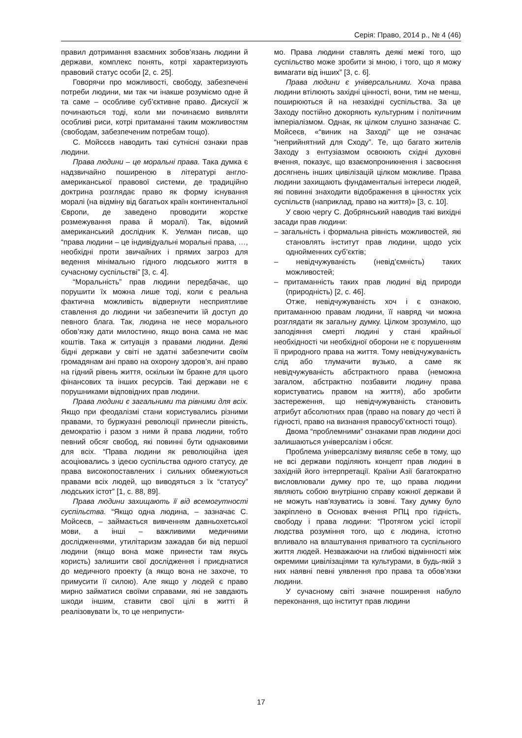Серія: Право, 2014 р., № 4 (46)
правил дотримання взаємних зобов’язань людини й держави, комплекс понять, котрі характеризують правовий статус особи [2, с. 25].
Говорячи про можливості, свободу, забезпечені потреби людини, ми так чи інакше розуміємо одне й та саме – особливе суб’єктивне право. Дискусії ж починаються тоді, коли ми починаємо виявляти особливі риси, котрі притаманні таким можливостям (свободам, забезпеченим потребам тощо).
С. Мойсєєв наводить такі сутнісні ознаки прав людини.
Права людини – це моральні права. Така думка є надзвичайно поширеною в літературі англо-американської правової системи, де традиційно доктрина розглядає право як форму існування моралі (на відміну від багатьох країн континентальної Європи, де заведено проводити жорстке розмежування права й моралі). Так, відомий американський дослідник К. Уелман писав, що “права людини – це індивідуальні моральні права, …, необхідні проти звичайних і прямих загроз для ведення мінімально гідного людського життя в сучасному суспільстві” [3, с. 4].
“Моральність” прав людини передбачає, що порушити їх можна лише тоді, коли є реальна фактична можливість відвернути несприятливе ставлення до людини чи забезпечити їй доступ до певного блага. Так, людина не несе морального обов’язку дати милостиню, якщо вона сама не має коштів. Така ж ситуація з правами людини. Деякі бідні держави у світі не здатні забезпечити своїм громадянам ані право на охорону здоров’я, ані право на гідний рівень життя, оскільки їм бракне для цього фінансових та інших ресурсів. Такі держави не є порушниками відповідних прав людини.
Права людини є загальними та рівними для всіх. Якщо при феодалізмі стани користувались різними правами, то буржуазні революції принесли рівність, демократію і разом з ними й права людини, тобто певний обсяг свобод, які повинні бути однаковими для всіх. “Права людини як революційна ідея асоціювались з ідеєю суспільства одного статусу, де права високопоставлених і сильних обмежуються правами всіх людей, що виводяться з їх “статусу” людських істот” [1, с. 88, 89].
Права людини захищають її від всемогутності суспільства. “Якщо одна людина, – зазначає С. Мойсеєв, – займається вивченням давньохетської мови, а інші – важливими медичними дослідженнями, утилітаризм зажадав би від першої людини (якщо вона може принести там якусь користь) залишити свої дослідження і приєднатися до медичного проекту (а якщо вона не захоче, то примусити її силою). Але якщо у людей є право мирно займатися своїми справами, які не завдають шкоди іншим, ставити свої цілі в житті й реалізовувати їх, то це неприпусти-
мо. Права людини ставлять деякі межі того, що суспільство може зробити зі мною, і того, що я можу вимагати від інших” [3, с. 6].
Права людини є універсальними. Хоча права людини втілюють західні цінності, вони, тим не менш, поширюються й на незахідні суспільства. За це Заходу постійно докоряють культурним і політичним імперіалізмом. Однак, як цілком слушно зазначає С. Мойсеєв, «“виник на Заході” ще не означає “неприйнятний для Сходу”. Те, що багато жителів Заходу з ентузіазмом освоюють східні духовні вчення, показує, що взаємопроникнення і засвоєння досягнень інших цивілізацій цілком можливе. Права людини захищають фундаментальні інтереси людей, які повинні знаходити відображення в цінностях усіх суспільств (наприклад, право на життя)» [3, с. 10].
У свою чергу С. Добрянський наводив такі вихідні засади прав людини:
– загальність і формальна рівність можливостей, які становлять інститут прав людини, щодо усіх однойменних суб’єктів;
– невідчужуваність (невід’ємність) таких можливостей;
– притаманність таких прав людині від природи (природність) [2, с. 46].
Отже, невідчужуваність хоч і є ознакою, притаманною правам людини, її навряд чи можна розглядати як загальну думку. Цілком зрозуміло, що заподіяння смерті людині у стані крайньої необхідності чи необхідної оборони не є порушенням її природного права на життя. Тому невідчужуваність слід або тлумачити вузько, а саме як невідчужуваність абстрактного права (неможна загалом, абстрактно позбавити людину права користуватись правом на життя), або зробити застереження, що невідчужуваність становить атрибут абсолютних прав (право на повагу до честі й гідності, право на визнання правосуб’єктності тощо).
Двома “проблемними” ознаками прав людини досі залишаються універсалізм і обсяг.
Проблема універсалізму виявляє себе в тому, що не всі держави поділяють концепт прав людині в західній його інтерпретації. Країни Азії багатократно висловлювали думку про те, що права людини являють собою внутрішню справу кожної держави й не можуть нав’язуватись із зовні. Таку думку було закріплено в Основах вчення РПЦ про гідність, свободу і права людини: “Протягом усієї історії людства розуміння того, що є людина, істотно впливало на влаштування приватного та суспільного життя людей. Незважаючи на глибокі відмінності між окремими цивілізаціями та культурами, в будь-якій з них наявні певні уявлення про права та обов’язки людини.
У сучасному світі значне поширення набуло переконання, що інститут прав людини
17